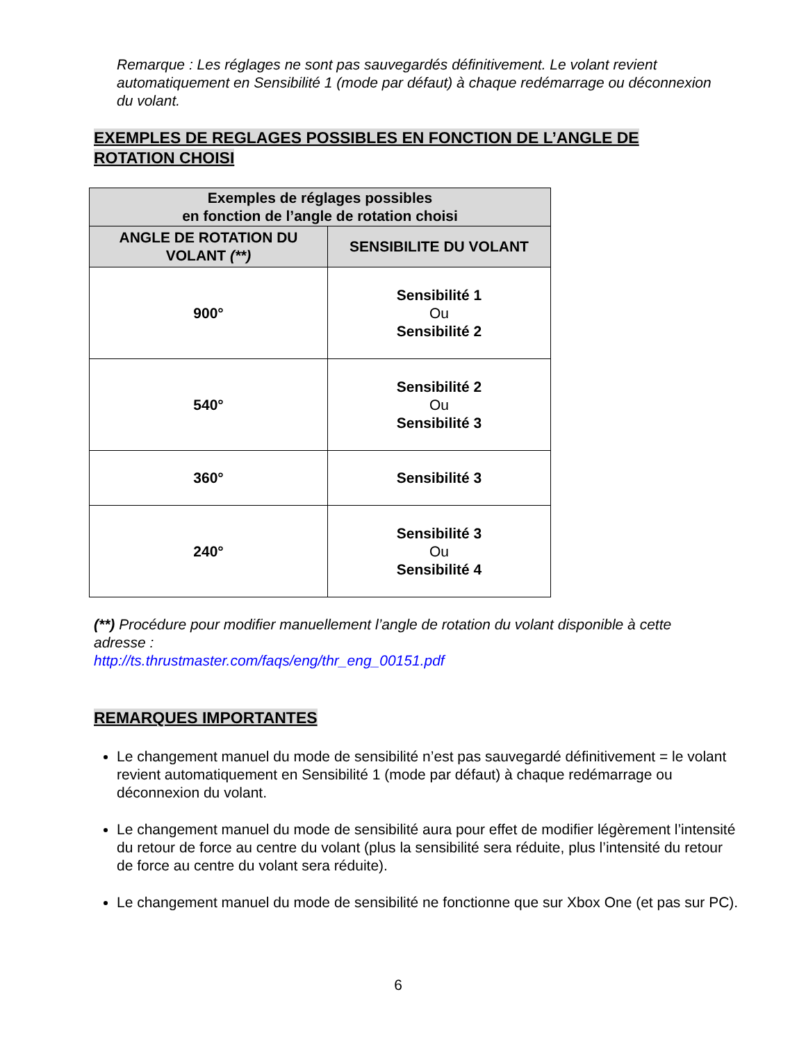Remarque : Les réglages ne sont pas sauvegardés définitivement. Le volant revient automatiquement en Sensibilité 1 (mode par défaut) à chaque redémarrage ou déconnexion du volant.
EXEMPLES DE REGLAGES POSSIBLES EN FONCTION DE L’ANGLE DE ROTATION CHOISI
| Exemples de réglages possibles en fonction de l’angle de rotation choisi | |
| --- | --- |
| ANGLE DE ROTATION DU VOLANT (**) | SENSIBILITE DU VOLANT |
| 900° | Sensibilité 1 Ou Sensibilité 2 |
| 540° | Sensibilité 2 Ou Sensibilité 3 |
| 360° | Sensibilité 3 |
| 240° | Sensibilité 3 Ou Sensibilité 4 |
(**) Procédure pour modifier manuellement l’angle de rotation du volant disponible à cette adresse :
http://ts.thrustmaster.com/faqs/eng/thr_eng_00151.pdf
REMARQUES IMPORTANTES
Le changement manuel du mode de sensibilité n’est pas sauvegardé définitivement = le volant revient automatiquement en Sensibilité 1 (mode par défaut) à chaque redémarrage ou déconnexion du volant.
Le changement manuel du mode de sensibilité aura pour effet de modifier légèrement l’intensité du retour de force au centre du volant (plus la sensibilité sera réduite, plus l’intensité du retour de force au centre du volant sera réduite).
Le changement manuel du mode de sensibilité ne fonctionne que sur Xbox One (et pas sur PC).
6